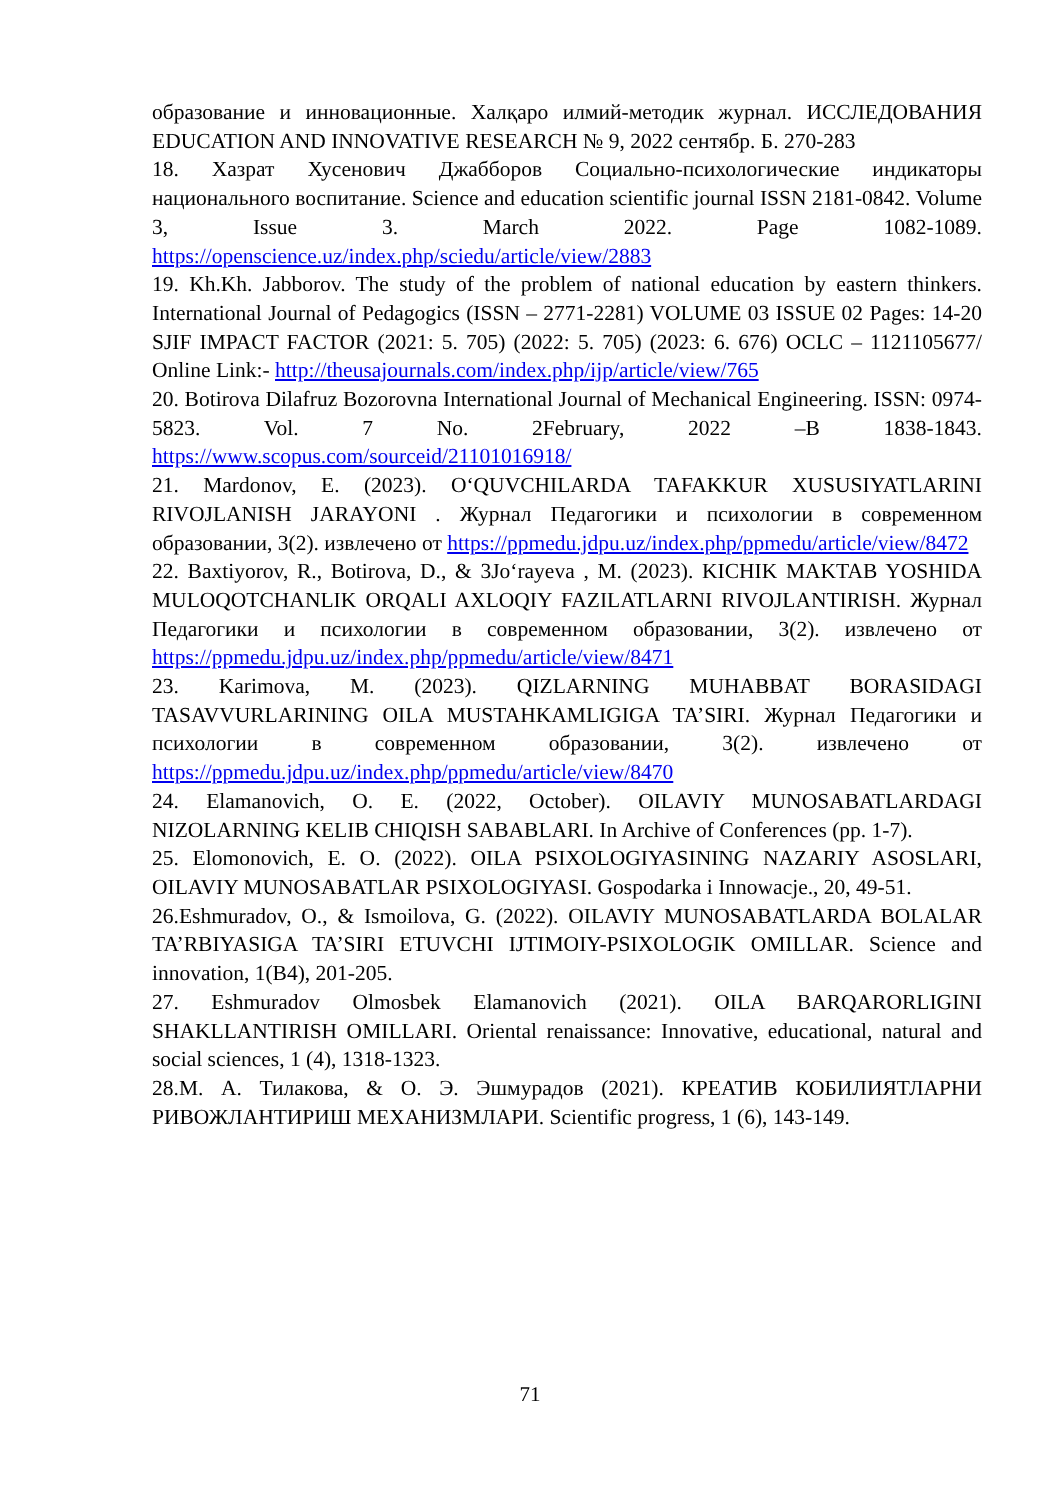образование и инновационные. Халқаро илмий-методик журнал. ИССЛЕДОВАНИЯ EDUCATION AND INNOVATIVE RESEARCH № 9, 2022 сентябр. Б. 270-283
18. Хазрат Хусенович Джабборов Социально-психологические индикаторы национального воспитание. Science and education scientific journal ISSN 2181-0842. Volume 3, Issue 3. March 2022. Page 1082-1089. https://openscience.uz/index.php/sciedu/article/view/2883
19. Kh.Kh. Jabborov. The study of the problem of national education by eastern thinkers. International Journal of Pedagogics (ISSN – 2771-2281) VOLUME 03 ISSUE 02 Pages: 14-20 SJIF IMPACT FACTOR (2021: 5. 705) (2022: 5. 705) (2023: 6. 676) OCLC – 1121105677/ Online Link:- http://theusajournals.com/index.php/ijp/article/view/765
20. Botirova Dilafruz Bozorovna International Journal of Mechanical Engineering. ISSN: 0974-5823. Vol. 7 No. 2February, 2022 –B 1838-1843. https://www.scopus.com/sourceid/21101016918/
21. Mardonov, E. (2023). O‘QUVCHILARDA TAFAKKUR XUSUSIYATLARINI RIVOJLANISH JARAYONI . Журнал Педагогики и психологии в современном образовании, 3(2). извлечено от https://ppmedu.jdpu.uz/index.php/ppmedu/article/view/8472
22. Baxtiyorov, R., Botirova, D., & 3Jo‘rayeva , M. (2023). KICHIK MAKTAB YOSHIDA MULOQOTCHANLIK ORQALI AXLOQIY FAZILATLARNI RIVOJLANTIRISH. Журнал Педагогики и психологии в современном образовании, 3(2). извлечено от https://ppmedu.jdpu.uz/index.php/ppmedu/article/view/8471
23. Karimova, M. (2023). QIZLARNING MUHABBAT BORASIDAGI TASAVVURLARINING OILA MUSTAHKAMLIGIGA TA’SIRI. Журнал Педагогики и психологии в современном образовании, 3(2). извлечено от https://ppmedu.jdpu.uz/index.php/ppmedu/article/view/8470
24. Elamanovich, O. E. (2022, October). OILAVIY MUNOSABATLARDAGI NIZOLARNING KELIB CHIQISH SABABLARI. In Archive of Conferences (pp. 1-7).
25. Elomonovich, E. O. (2022). OILA PSIXOLOGIYASINING NAZARIY ASOSLARI, OILAVIY MUNOSABATLAR PSIXOLOGIYASI. Gospodarka i Innowacje., 20, 49-51.
26.Eshmuradov, O., & Ismoilova, G. (2022). OILAVIY MUNOSABATLARDA BOLALAR TA’RBIYASIGA TA’SIRI ETUVCHI IJTIMOIY-PSIXOLOGIK OMILLAR. Science and innovation, 1(B4), 201-205.
27. Eshmuradov Olmosbek Elamanovich (2021). OILA BARQARORLIGINI SHAKLLANTIRISH OMILLARI. Oriental renaissance: Innovative, educational, natural and social sciences, 1 (4), 1318-1323.
28.М. А. Тилакова, & О. Э. Эшмурадов (2021). КРЕАТИВ КОБИЛИЯТЛАРНИ РИВОЖЛАНТИРИШ МЕХАНИЗМЛАРИ. Scientific progress, 1 (6), 143-149.
71